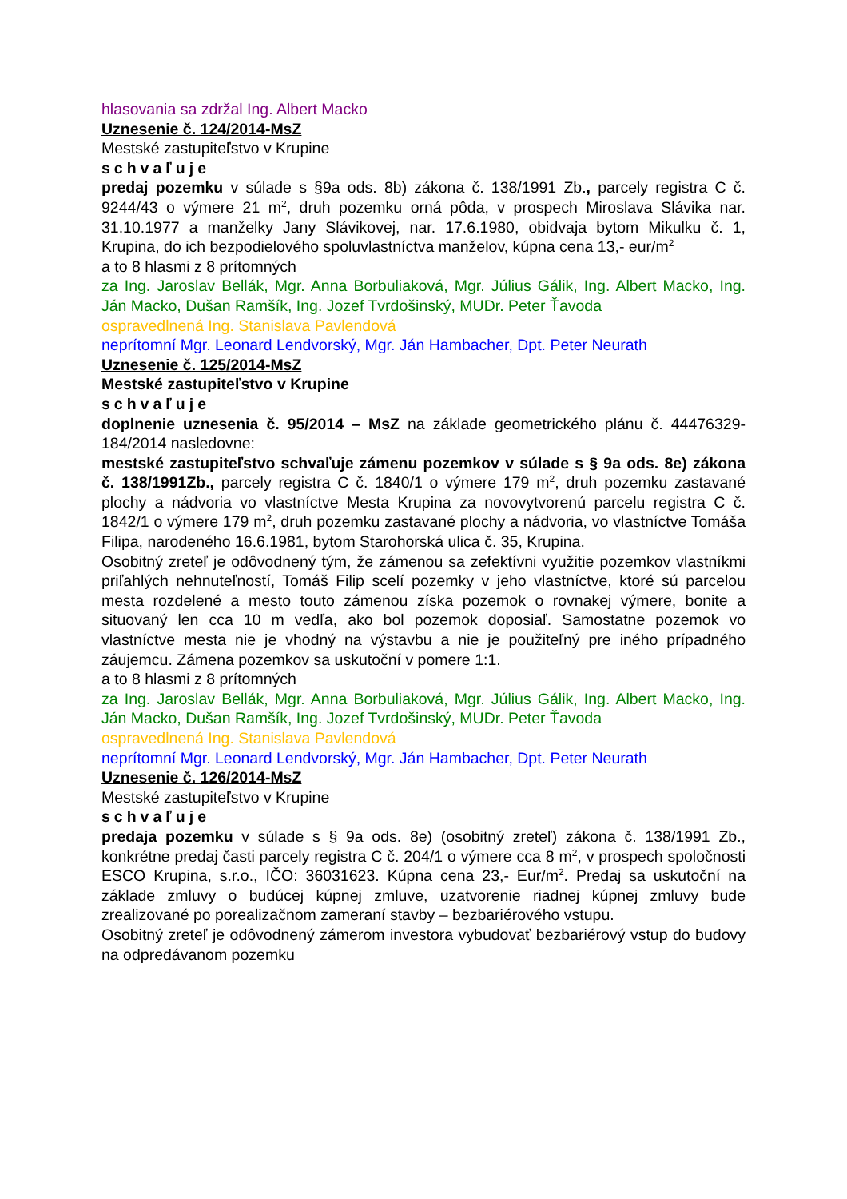hlasovania sa zdržal Ing. Albert Macko
Uznesenie č. 124/2014-MsZ
Mestské zastupiteľstvo v Krupine
schvaľuje
predaj pozemku v súlade s §9a ods. 8b) zákona č. 138/1991 Zb., parcely registra C č. 9244/43 o výmere 21 m<sup>2</sup>, druh pozemku orná pôda, v prospech Miroslava Slávika nar. 31.10.1977 a manželky Jany Slávikovej, nar. 17.6.1980, obidvaja bytom Mikulku č. 1, Krupina, do ich bezpodielového spoluvlastníctva manželov, kúpna cena 13,- eur/m<sup>2</sup>
a to 8 hlasmi z 8 prítomných
za Ing. Jaroslav Bellák, Mgr. Anna Borbuliaková, Mgr. Július Gálik, Ing. Albert Macko, Ing. Ján Macko, Dušan Ramšík, Ing. Jozef Tvrdošinský, MUDr. Peter Ťavoda
ospravedlnená Ing. Stanislava Pavlendová
neprítomní Mgr. Leonard Lendvorský, Mgr. Ján Hambacher, Dpt. Peter Neurath
Uznesenie č. 125/2014-MsZ
Mestské zastupiteľstvo v Krupine
schvaľuje
doplnenie uznesenia č. 95/2014 – MsZ na základe geometrického plánu č. 44476329-184/2014 nasledovne:
mestské zastupiteľstvo schvaľuje zámenu pozemkov v súlade s § 9a ods. 8e) zákona č. 138/1991Zb., parcely registra C č. 1840/1 o výmere 179 m<sup>2</sup>, druh pozemku zastavané plochy a nádvoria vo vlastníctve Mesta Krupina za novovytvorenú parcelu registra C č. 1842/1 o výmere 179 m<sup>2</sup>, druh pozemku zastavané plochy a nádvoria, vo vlastníctve Tomáša Filipa, narodeného 16.6.1981, bytom Starohorská ulica č. 35, Krupina.
Osobitný zreteľ je odôvodnený tým, že zámenou sa zefektívni využitie pozemkov vlastníkmi priľahlých nehnuteľností, Tomáš Filip scelí pozemky v jeho vlastníctve, ktoré sú parcelou mesta rozdelené a mesto touto zámenou získa pozemok o rovnakej výmere, bonite a situovaný len cca 10 m vedľa, ako bol pozemok doposiaľ. Samostatne pozemok vo vlastníctve mesta nie je vhodný na výstavbu a nie je použiteľný pre iného prípadného záujemcu. Zámena pozemkov sa uskutoční v pomere 1:1.
a to 8 hlasmi z 8 prítomných
za Ing. Jaroslav Bellák, Mgr. Anna Borbuliaková, Mgr. Július Gálik, Ing. Albert Macko, Ing. Ján Macko, Dušan Ramšík, Ing. Jozef Tvrdošinský, MUDr. Peter Ťavoda
ospravedlnená Ing. Stanislava Pavlendová
neprítomní Mgr. Leonard Lendvorský, Mgr. Ján Hambacher, Dpt. Peter Neurath
Uznesenie č. 126/2014-MsZ
Mestské zastupiteľstvo v Krupine
schvaľuje
predaja pozemku v súlade s § 9a ods. 8e) (osobitný zreteľ) zákona č. 138/1991 Zb., konkrétne predaj časti parcely registra C č. 204/1 o výmere cca 8 m<sup>2</sup>, v prospech spoločnosti ESCO Krupina, s.r.o., IČO: 36031623. Kúpna cena 23,- Eur/m<sup>2</sup>. Predaj sa uskutoční na základe zmluvy o budúcej kúpnej zmluve, uzatvorenie riadnej kúpnej zmluvy bude zrealizované po porealizačnom zameraní stavby – bezbariérového vstupu.
Osobitný zreteľ je odôvodnený zámerom investora vybudovať bezbariérový vstup do budovy na odpredávanom pozemku